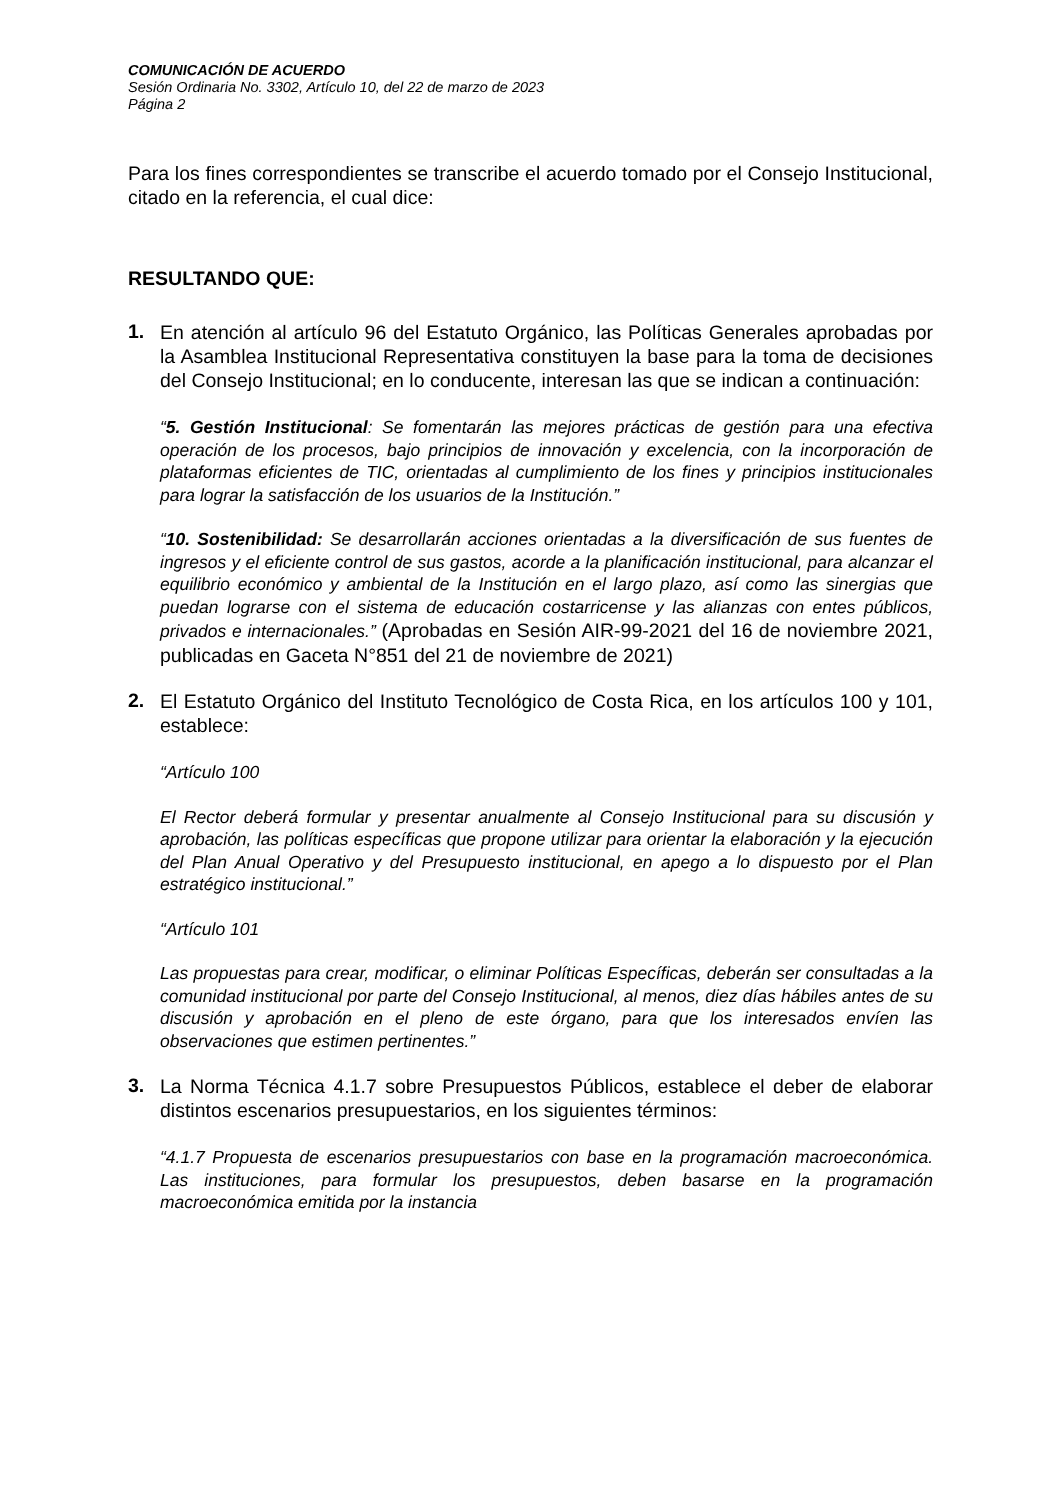COMUNICACIÓN DE ACUERDO
Sesión Ordinaria No. 3302, Artículo 10, del 22 de marzo de 2023
Página 2
Para los fines correspondientes se transcribe el acuerdo tomado por el Consejo Institucional, citado en la referencia, el cual dice:
RESULTANDO QUE:
1.
En atención al artículo 96 del Estatuto Orgánico, las Políticas Generales aprobadas por la Asamblea Institucional Representativa constituyen la base para la toma de decisiones del Consejo Institucional; en lo conducente, interesan las que se indican a continuación:
“5. Gestión Institucional: Se fomentarán las mejores prácticas de gestión para una efectiva operación de los procesos, bajo principios de innovación y excelencia, con la incorporación de plataformas eficientes de TIC, orientadas al cumplimiento de los fines y principios institucionales para lograr la satisfacción de los usuarios de la Institución.”
“10. Sostenibilidad: Se desarrollarán acciones orientadas a la diversificación de sus fuentes de ingresos y el eficiente control de sus gastos, acorde a la planificación institucional, para alcanzar el equilibrio económico y ambiental de la Institución en el largo plazo, así como las sinergias que puedan lograrse con el sistema de educación costarricense y las alianzas con entes públicos, privados e internacionales.” (Aprobadas en Sesión AIR-99-2021 del 16 de noviembre 2021, publicadas en Gaceta N°851 del 21 de noviembre de 2021)
2.
El Estatuto Orgánico del Instituto Tecnológico de Costa Rica, en los artículos 100 y 101, establece:
“Artículo 100
El Rector deberá formular y presentar anualmente al Consejo Institucional para su discusión y aprobación, las políticas específicas que propone utilizar para orientar la elaboración y la ejecución del Plan Anual Operativo y del Presupuesto institucional, en apego a lo dispuesto por el Plan estratégico institucional.”
“Artículo 101
Las propuestas para crear, modificar, o eliminar Políticas Específicas, deberán ser consultadas a la comunidad institucional por parte del Consejo Institucional, al menos, diez días hábiles antes de su discusión y aprobación en el pleno de este órgano, para que los interesados envíen las observaciones que estimen pertinentes.”
3.
La Norma Técnica 4.1.7 sobre Presupuestos Públicos, establece el deber de elaborar distintos escenarios presupuestarios, en los siguientes términos:
“4.1.7 Propuesta de escenarios presupuestarios con base en la programación macroeconómica. Las instituciones, para formular los presupuestos, deben basarse en la programación macroeconómica emitida por la instancia